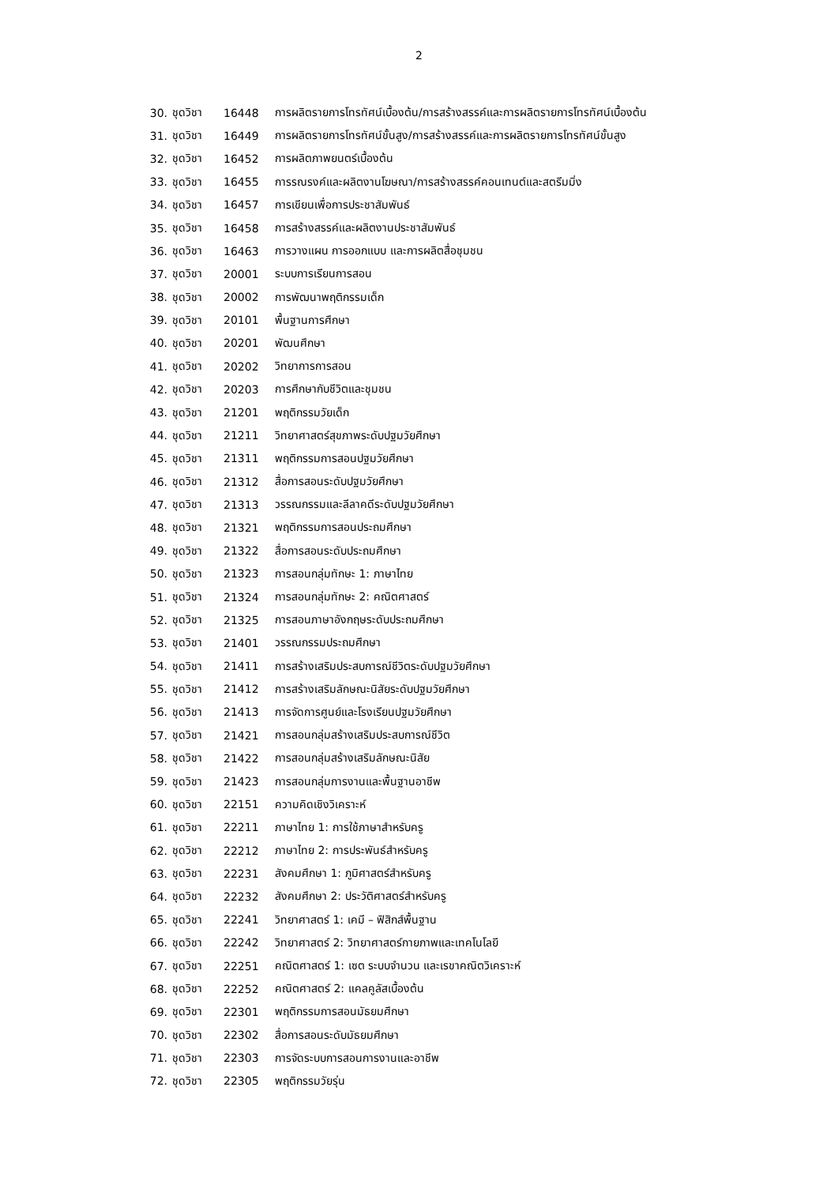2
| 30. | ชุดวิชา | 16448 | การผลิตรายการโทรทัศน์เบื้องต้น/การสร้างสรรค์และการผลิตรายการโทรทัศน์เบื้องต้น |
| 31. | ชุดวิชา | 16449 | การผลิตรายการโทรทัศน์ขั้นสูง/การสร้างสรรค์และการผลิตรายการโทรทัศน์ขั้นสูง |
| 32. | ชุดวิชา | 16452 | การผลิตภาพยนตร์เบื้องต้น |
| 33. | ชุดวิชา | 16455 | การรณรงค์และผลิตงานโฆษณา/การสร้างสรรค์คอนเทนต์และสตรีมมิ่ง |
| 34. | ชุดวิชา | 16457 | การเขียนเพื่อการประชาสัมพันธ์ |
| 35. | ชุดวิชา | 16458 | การสร้างสรรค์และผลิตงานประชาสัมพันธ์ |
| 36. | ชุดวิชา | 16463 | การวางแผน การออกแบบ และการผลิตสื่อชุมชน |
| 37. | ชุดวิชา | 20001 | ระบบการเรียนการสอน |
| 38. | ชุดวิชา | 20002 | การพัฒนาพฤติกรรมเด็ก |
| 39. | ชุดวิชา | 20101 | พื้นฐานการศึกษา |
| 40. | ชุดวิชา | 20201 | พัฒนศึกษา |
| 41. | ชุดวิชา | 20202 | วิทยาการการสอน |
| 42. | ชุดวิชา | 20203 | การศึกษากับชีวิตและชุมชน |
| 43. | ชุดวิชา | 21201 | พฤติกรรมวัยเด็ก |
| 44. | ชุดวิชา | 21211 | วิทยาศาสตร์สุขภาพระดับปฐมวัยศึกษา |
| 45. | ชุดวิชา | 21311 | พฤติกรรมการสอนปฐมวัยศึกษา |
| 46. | ชุดวิชา | 21312 | สื่อการสอนระดับปฐมวัยศึกษา |
| 47. | ชุดวิชา | 21313 | วรรณกรรมและลีลาคดีระดับปฐมวัยศึกษา |
| 48. | ชุดวิชา | 21321 | พฤติกรรมการสอนประถมศึกษา |
| 49. | ชุดวิชา | 21322 | สื่อการสอนระดับประถมศึกษา |
| 50. | ชุดวิชา | 21323 | การสอนกลุ่มทักษะ 1: ภาษาไทย |
| 51. | ชุดวิชา | 21324 | การสอนกลุ่มทักษะ 2: คณิตศาสตร์ |
| 52. | ชุดวิชา | 21325 | การสอนภาษาอังกฤษระดับประถมศึกษา |
| 53. | ชุดวิชา | 21401 | วรรณกรรมประถมศึกษา |
| 54. | ชุดวิชา | 21411 | การสร้างเสริมประสบการณ์ชีวิตระดับปฐมวัยศึกษา |
| 55. | ชุดวิชา | 21412 | การสร้างเสริมลักษณะนิสัยระดับปฐมวัยศึกษา |
| 56. | ชุดวิชา | 21413 | การจัดการศูนย์และโรงเรียนปฐมวัยศึกษา |
| 57. | ชุดวิชา | 21421 | การสอนกลุ่มสร้างเสริมประสบการณ์ชีวิต |
| 58. | ชุดวิชา | 21422 | การสอนกลุ่มสร้างเสริมลักษณะนิสัย |
| 59. | ชุดวิชา | 21423 | การสอนกลุ่มการงานและพื้นฐานอาชีพ |
| 60. | ชุดวิชา | 22151 | ความคิดเชิงวิเคราะห์ |
| 61. | ชุดวิชา | 22211 | ภาษาไทย 1: การใช้ภาษาสำหรับครู |
| 62. | ชุดวิชา | 22212 | ภาษาไทย 2: การประพันธ์สำหรับครู |
| 63. | ชุดวิชา | 22231 | สังคมศึกษา 1: ภูมิศาสตร์สำหรับครู |
| 64. | ชุดวิชา | 22232 | สังคมศึกษา 2: ประวัติศาสตร์สำหรับครู |
| 65. | ชุดวิชา | 22241 | วิทยาศาสตร์ 1: เคมี – ฟิสิกส์พื้นฐาน |
| 66. | ชุดวิชา | 22242 | วิทยาศาสตร์ 2: วิทยาศาสตร์กายภาพและเทคโนโลยี |
| 67. | ชุดวิชา | 22251 | คณิตศาสตร์ 1: เซต ระบบจำนวน และเรขาคณิตวิเคราะห์ |
| 68. | ชุดวิชา | 22252 | คณิตศาสตร์ 2: แคลคูลัสเบื้องต้น |
| 69. | ชุดวิชา | 22301 | พฤติกรรมการสอนมัธยมศึกษา |
| 70. | ชุดวิชา | 22302 | สื่อการสอนระดับมัธยมศึกษา |
| 71. | ชุดวิชา | 22303 | การจัดระบบการสอนการงานและอาชีพ |
| 72. | ชุดวิชา | 22305 | พฤติกรรมวัยรุ่น |